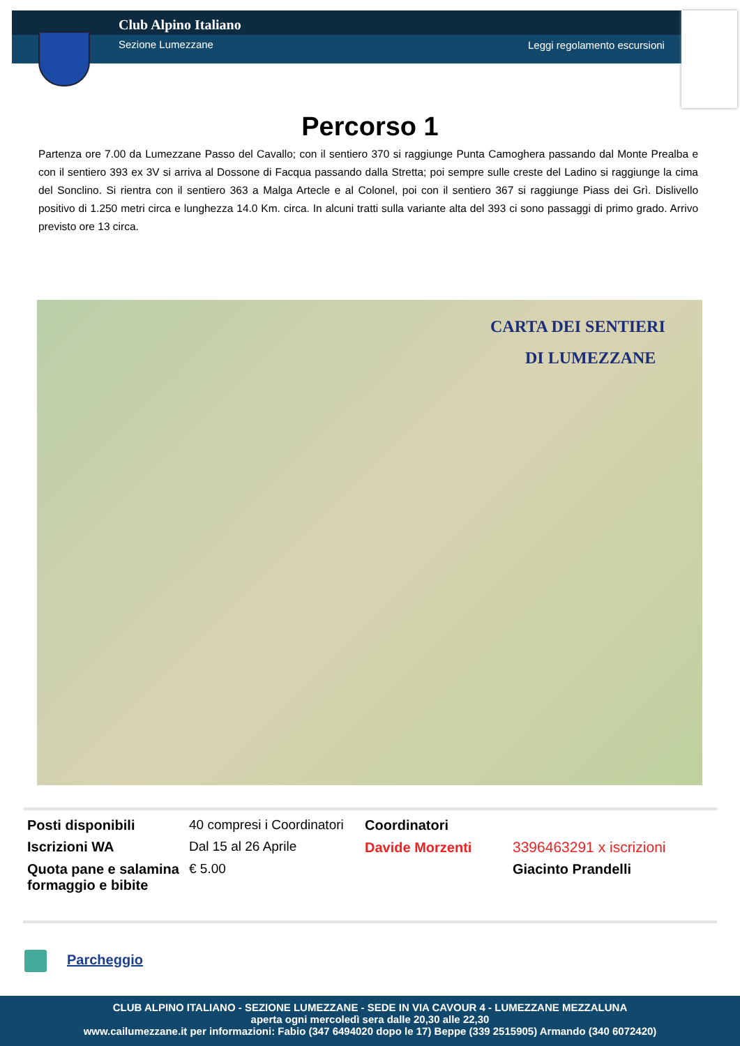Club Alpino Italiano
Sezione Lumezzane Leggi regolamento escursioni
Percorso 1
Partenza ore 7.00 da Lumezzane Passo del Cavallo; con il sentiero 370 si raggiunge Punta Camoghera passando dal Monte Prealba e con il sentiero 393 ex 3V si arriva al Dossone di Facqua passando dalla Stretta; poi sempre sulle creste del Ladino si raggiunge la cima del Sonclino. Si rientra con il sentiero 363 a Malga Artecle e al Colonel, poi con il sentiero 367 si raggiunge Piass dei Grì. Dislivello positivo di 1.250 metri circa e lunghezza 14.0 Km. circa. In alcuni tratti sulla variante alta del 393 ci sono passaggi di primo grado. Arrivo previsto ore 13 circa.
CARTA DEI SENTIERI
DI LUMEZZANE
| Posti disponibili | 40 compresi i Coordinatori | Coordinatori | |
| Iscrizioni WA | Dal 15 al 26 Aprile | Davide Morzenti | 3396463291 x iscrizioni |
| Quota pane e salamina formaggio e bibite | € 5.00 | | Giacinto Prandelli |
Parcheggio
CLUB ALPINO ITALIANO - SEZIONE LUMEZZANE - SEDE IN VIA CAVOUR 4 - LUMEZZANE MEZZALUNA
aperta ogni mercoledì sera dalle 20,30 alle 22,30
www.cailumezzane.it per informazioni: Fabio (347 6494020 dopo le 17) Beppe (339 2515905) Armando (340 6072420)